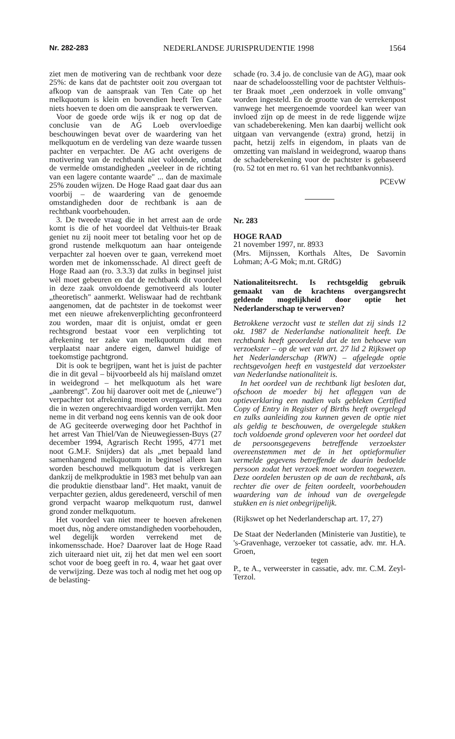Nr. 282-283 NEDERLANDSE JURISPRUDENTIE 1998 1564
ziet men de motivering van de rechtbank voor deze 25%: de kans dat de pachtster ooit zou overgaan tot afkoop van de aanspraak van Ten Cate op het melkquotum is klein en bovendien heeft Ten Cate niets hoeven te doen om die aanspraak te verwerven.
Voor de goede orde wijs ik er nog op dat de conclusie van de AG Loeb overvloedige beschouwingen bevat over de waardering van het melkquotum en de verdeling van deze waarde tussen pachter en verpachter. De AG acht overigens de motivering van de rechtbank niet voldoende, omdat de vermelde omstandigheden „veeleer in de richting van een lagere contante waarde" ... dan de maximale 25% zouden wijzen. De Hoge Raad gaat daar dus aan voorbij – de waardering van de genoemde omstandigheden door de rechtbank is aan de rechtbank voorbehouden.
3. De tweede vraag die in het arrest aan de orde komt is die of het voordeel dat Velthuis-ter Braak geniet nu zij nooit meer tot betaling voor het op de grond rustende melkquotum aan haar onteigende verpachter zal hoeven over te gaan, verrekend moet worden met de inkomensschade. Al direct geeft de Hoge Raad aan (ro. 3.3.3) dat zulks in beginsel juist wèl moet gebeuren en dat de rechtbank dit voordeel in deze zaak onvoldoende gemotiveerd als louter „theoretisch" aanmerkt. Weliswaar had de rechtbank aangenomen, dat de pachtster in de toekomst weer met een nieuwe afrekenverplichting geconfronteerd zou worden, maar dit is onjuist, omdat er geen rechtsgrond bestaat voor een verplichting tot afrekening ter zake van melkquotum dat men verplaatst naar andere eigen, danwel huidige of toekomstige pachtgrond.
Dit is ook te begrijpen, want het is juist de pachter die in dit geval – bijvoorbeeld als hij maïsland omzet in weidegrond – het melkquotum als het ware „aanbrengt". Zou hij daarover ooit met de („nieuwe") verpachter tot afrekening moeten overgaan, dan zou die in wezen ongerechtvaardigd worden verrijkt. Men neme in dit verband nog eens kennis van de ook door de AG geciteerde overweging door het Pachthof in het arrest Van Thiel/Van de Nieuwegiessen-Buys (27 december 1994, Agrarisch Recht 1995, 4771 met noot G.M.F. Snijders) dat als „met bepaald land samenhangend melkquotum in beginsel alleen kan worden beschouwd melkquotum dat is verkregen dankzij de melkproduktie in 1983 met behulp van aan die produktie dienstbaar land". Het maakt, vanuit de verpachter gezien, aldus geredeneerd, verschil of men grond verpacht waarop melkquotum rust, danwel grond zonder melkquotum.
Het voordeel van niet meer te hoeven afrekenen moet dus, nòg andere omstandigheden voorbehouden, wel degelijk worden verrekend met de inkomensschade. Hoe? Daarover laat de Hoge Raad zich uiteraard niet uit, zij het dat men wel een soort schot voor de boeg geeft in ro. 4, waar het gaat over de verwijzing. Deze was toch al nodig met het oog op de belasting-
schade (ro. 3.4 jo. de conclusie van de AG), maar ook naar de schadeloosstelling voor de pachtster Velthuis-ter Braak moet „een onderzoek in volle omvang" worden ingesteld. En de grootte van de verrekenpost vanwege het meergenoemde voordeel kan weer van invloed zijn op de meest in de rede liggende wijze van schadeberekening. Men kan daarbij wellicht ook uitgaan van vervangende (extra) grond, hetzij in pacht, hetzij zelfs in eigendom, in plaats van de omzetting van maïsland in weidegrond, waarop thans de schadeberekening voor de pachtster is gebaseerd (ro. 52 tot en met ro. 61 van het rechtbankvonnis).
PCEvW
Nr. 283
HOGE RAAD
21 november 1997, nr. 8933
(Mrs. Mijnssen, Korthals Altes, De Savornin Lohman; A-G Mok; m.nt. GRdG)
Nationaliteitsrecht. Is rechtsgeldig gebruik gemaakt van de krachtens overgangsrecht geldende mogelijkheid door optie het Nederlanderschap te verwerven?
Betrokkene verzocht vast te stellen dat zij sinds 12 okt. 1987 de Nederlandse nationaliteit heeft. De rechtbank heeft geoordeeld dat de ten behoeve van verzoekster – op de wet van art. 27 lid 2 Rijkswet op het Nederlanderschap (RWN) – afgelegde optie rechtsgevolgen heeft en vastgesteld dat verzoekster van Nederlandse nationaliteit is.
In het oordeel van de rechtbank ligt besloten dat, ofschoon de moeder bij het afleggen van de optieverklaring een nadien vals gebleken Certified Copy of Entry in Register of Births heeft overgelegd en zulks aanleiding zou kunnen geven de optie niet als geldig te beschouwen, de overgelegde stukken toch voldoende grond opleveren voor het oordeel dat de persoonsgegevens betreffende verzoekster overeenstemmen met de in het optieformulier vermelde gegevens betreffende de daarin bedoelde persoon zodat het verzoek moet worden toegewezen. Deze oordelen berusten op de aan de rechtbank, als rechter die over de feiten oordeelt, voorbehouden waardering van de inhoud van de overgelegde stukken en is niet onbegrijpelijk.
(Rijkswet op het Nederlanderschap art. 17, 27)
De Staat der Nederlanden (Ministerie van Justitie), te 's-Gravenhage, verzoeker tot cassatie, adv. mr. H.A. Groen,
tegen
P., te A., verweerster in cassatie, adv. mr. C.M. Zeyl-Terzol.